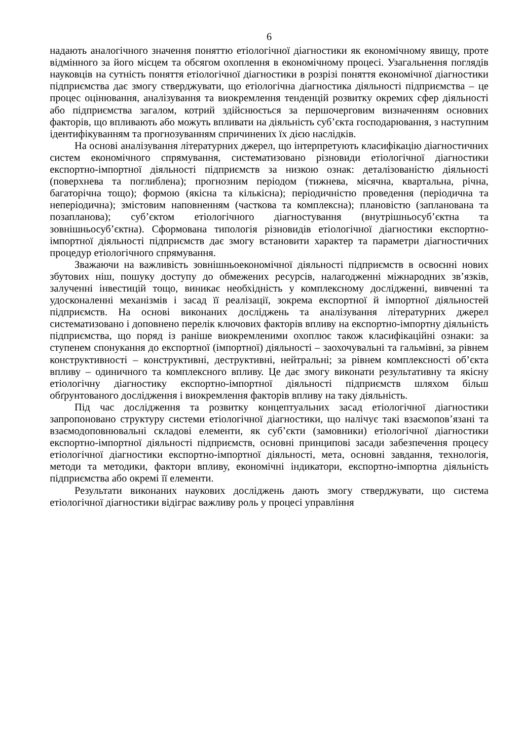6
надають аналогічного значення поняттю етіологічної діагностики як економічному явищу, проте відмінного за його місцем та обсягом охоплення в економічному процесі. Узагальнення поглядів науковців на сутність поняття етіологічної діагностики в розрізі поняття економічної діагностики підприємства дає змогу стверджувати, що етіологічна діагностика діяльності підприємства – це процес оцінювання, аналізування та виокремлення тенденцій розвитку окремих сфер діяльності або підприємства загалом, котрий здійснюється за першочерговим визначенням основних факторів, що впливають або можуть впливати на діяльність суб’єкта господарювання, з наступним ідентифікуванням та прогнозуванням спричинених їх дією наслідків.
На основі аналізування літературних джерел, що інтерпретують класифікацію діагностичних систем економічного спрямування, систематизовано різновиди етіологічної діагностики експортно-імпортної діяльності підприємств за низкою ознак: деталізованістю діяльності (поверхнева та поглиблена); прогнозним періодом (тижнева, місячна, квартальна, річна, багаторічна тощо); формою (якісна та кількісна); періодичністю проведення (періодична та неперіодична); змістовим наповненням (часткова та комплексна); плановістю (запланована та позапланова); суб’єктом етіологічного діагностування (внутрішньосуб’єктна та зовнішньосуб’єктна). Сформована типологія різновидів етіологічної діагностики експортно-імпортної діяльності підприємств дає змогу встановити характер та параметри діагностичних процедур етіологічного спрямування.
Зважаючи на важливість зовнішньоекономічної діяльності підприємств в освоєнні нових збутових ніш, пошуку доступу до обмежених ресурсів, налагодженні міжнародних зв’язків, залученні інвестицій тощо, виникає необхідність у комплексному дослідженні, вивченні та удосконаленні механізмів і засад її реалізації, зокрема експортної й імпортної діяльностей підприємств. На основі виконаних досліджень та аналізування літературних джерел систематизовано і доповнено перелік ключових факторів впливу на експортно-імпортну діяльність підприємства, що поряд із раніше виокремленими охоплює також класифікаційні ознаки: за ступенем спонукання до експортної (імпортної) діяльності – заохочувальні та гальмівні, за рівнем конструктивності – конструктивні, деструктивні, нейтральні; за рівнем комплексності об’єкта впливу – одиничного та комплексного впливу. Це дає змогу виконати результативну та якісну етіологічну діагностику експортно-імпортної діяльності підприємств шляхом більш обґрунтованого дослідження і виокремлення факторів впливу на таку діяльність.
Під час дослідження та розвитку концептуальних засад етіологічної діагностики запропоновано структуру системи етіологічної діагностики, що налічує такі взаємопов’язані та взаємодоповнювальні складові елементи, як суб’єкти (замовники) етіологічної діагностики експортно-імпортної діяльності підприємств, основні принципові засади забезпечення процесу етіологічної діагностики експортно-імпортної діяльності, мета, основні завдання, технологія, методи та методики, фактори впливу, економічні індикатори, експортно-імпортна діяльність підприємства або окремі її елементи.
Результати виконаних наукових досліджень дають змогу стверджувати, що система етіологічної діагностики відіграє важливу роль у процесі управління